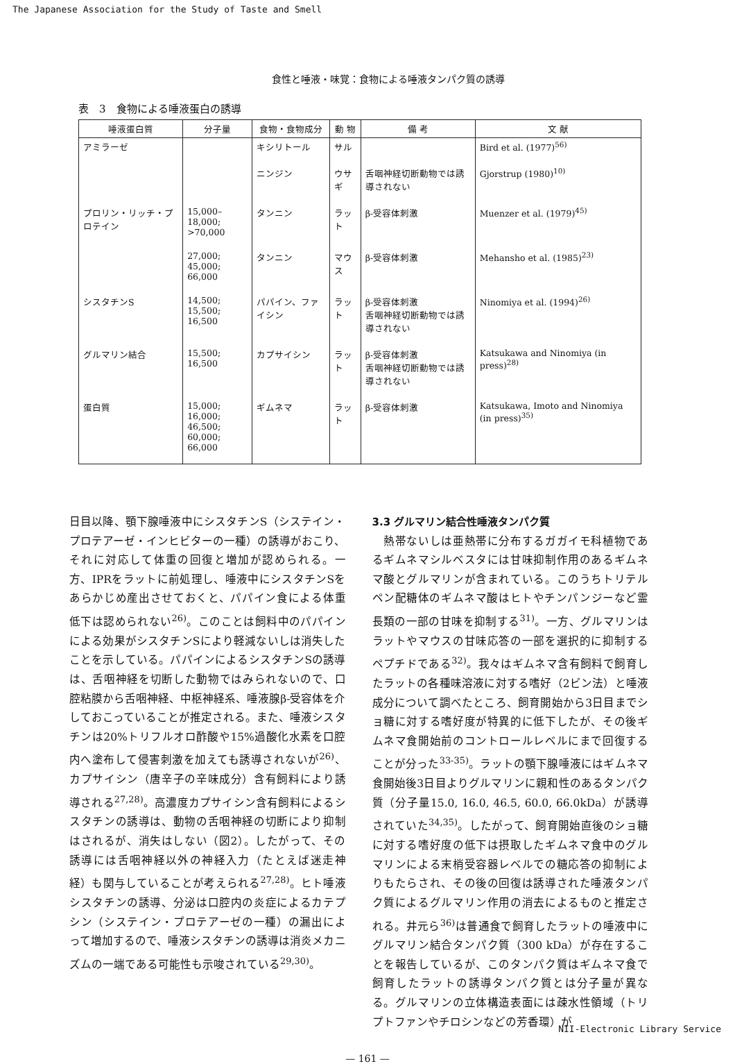The Japanese Association for the Study of Taste and Smell
食性と唾液・味覚：食物による唾液タンパク質の誘導
表　3　食物による唾液蛋白の誘導
| 唾液蛋白質 | 分子量 | 食物・食物成分 | 動 物 | 備 考 | 文 献 |
| --- | --- | --- | --- | --- | --- |
| アミラーゼ | | キシリトール | サル | | Bird et al. (1977)<sup>56)</sup> |
| | | ニンジン | ウサギ | 舌咽神経切断動物では誘導されない | Gjorstrup (1980)<sup>10)</sup> |
| プロリン・リッチ・プロテイン | 15,000–18,000; >70,000 | タンニン | ラット | β-受容体刺激 | Muenzer et al. (1979)<sup>45)</sup> |
| | 27,000; 45,000; 66,000 | タンニン | マウス | β-受容体刺激 | Mehansho et al. (1985)<sup>23)</sup> |
| シスタチンS | 14,500; 15,500; 16,500 | パパイン、ファイシン | ラット | β-受容体刺激 舌咽神経切断動物では誘導されない | Ninomiya et al. (1994)<sup>26)</sup> |
| グルマリン結合 | 15,500; 16,500 | カプサイシン | ラット | β-受容体刺激 舌咽神経切断動物では誘導されない | Katsukawa and Ninomiya (in press)<sup>28)</sup> |
| 蛋白質 | 15,000; 16,000; 46,500; 60,000; 66,000 | ギムネマ | ラット | β-受容体刺激 | Katsukawa, Imoto and Ninomiya (in press)<sup>35)</sup> |
日目以降、顎下腺唾液中にシスタチンS（システイン・プロテアーゼ・インヒビターの一種）の誘導がおこり、それに対応して体重の回復と増加が認められる。一方、IPRをラットに前処理し、唾液中にシスタチンSをあらかじめ産出させておくと、パパイン食による体重低下は認められない<sup>26)</sup>。このことは飼料中のパパインによる効果がシスタチンSにより軽減ないしは消失したことを示している。パパインによるシスタチンSの誘導は、舌咽神経を切断した動物ではみられないので、口腔粘膜から舌咽神経、中枢神経系、唾液腺β-受容体を介しておこっていることが推定される。また、唾液シスタチンは20%トリフルオロ酢酸や15%過酸化水素を口腔内へ塗布して侵害刺激を加えても誘導されないが<sup>26)</sup>、カプサイシン（唐辛子の辛味成分）含有飼料により誘導される<sup>27,28)</sup>。高濃度カプサイシン含有飼料によるシスタチンの誘導は、動物の舌咽神経の切断により抑制はされるが、消失はしない（図2）。したがって、その誘導には舌咽神経以外の神経入力（たとえば迷走神経）も関与していることが考えられる<sup>27,28)</sup>。ヒト唾液シスタチンの誘導、分泌は口腔内の炎症によるカテプシン（システイン・プロテアーゼの一種）の漏出によって増加するので、唾液シスタチンの誘導は消炎メカニズムの一端である可能性も示唆されている<sup>29,30)</sup>。
3.3 グルマリン結合性唾液タンパク質
　熱帯ないしは亜熱帯に分布するガガイモ科植物であるギムネマシルベスタには甘味抑制作用のあるギムネマ酸とグルマリンが含まれている。このうちトリテルペン配糖体のギムネマ酸はヒトやチンパンジーなど霊長類の一部の甘味を抑制する<sup>31)</sup>。一方、グルマリンはラットやマウスの甘味応答の一部を選択的に抑制するペプチドである<sup>32)</sup>。我々はギムネマ含有飼料で飼育したラットの各種味溶液に対する嗜好（2ビン法）と唾液成分について調べたところ、飼育開始から3日目までショ糖に対する嗜好度が特異的に低下したが、その後ギムネマ食開始前のコントロールレベルにまで回復することが分った<sup>33-35)</sup>。ラットの顎下腺唾液にはギムネマ食開始後3日目よりグルマリンに親和性のあるタンパク質（分子量15.0, 16.0, 46.5, 60.0, 66.0kDa）が誘導されていた<sup>34,35)</sup>。したがって、飼育開始直後のショ糖に対する嗜好度の低下は摂取したギムネマ食中のグルマリンによる末梢受容器レベルでの糖応答の抑制によりもたらされ、その後の回復は誘導された唾液タンパク質によるグルマリン作用の消去によるものと推定される。井元ら<sup>36)</sup>は普通食で飼育したラットの唾液中にグルマリン結合タンパク質（300 kDa）が存在することを報告しているが、このタンパク質はギムネマ食で飼育したラットの誘導タンパク質とは分子量が異なる。グルマリンの立体構造表面には疎水性領域（トリプトファンやチロシンなどの芳香環）が
— 161 —
NII-Electronic Library Service